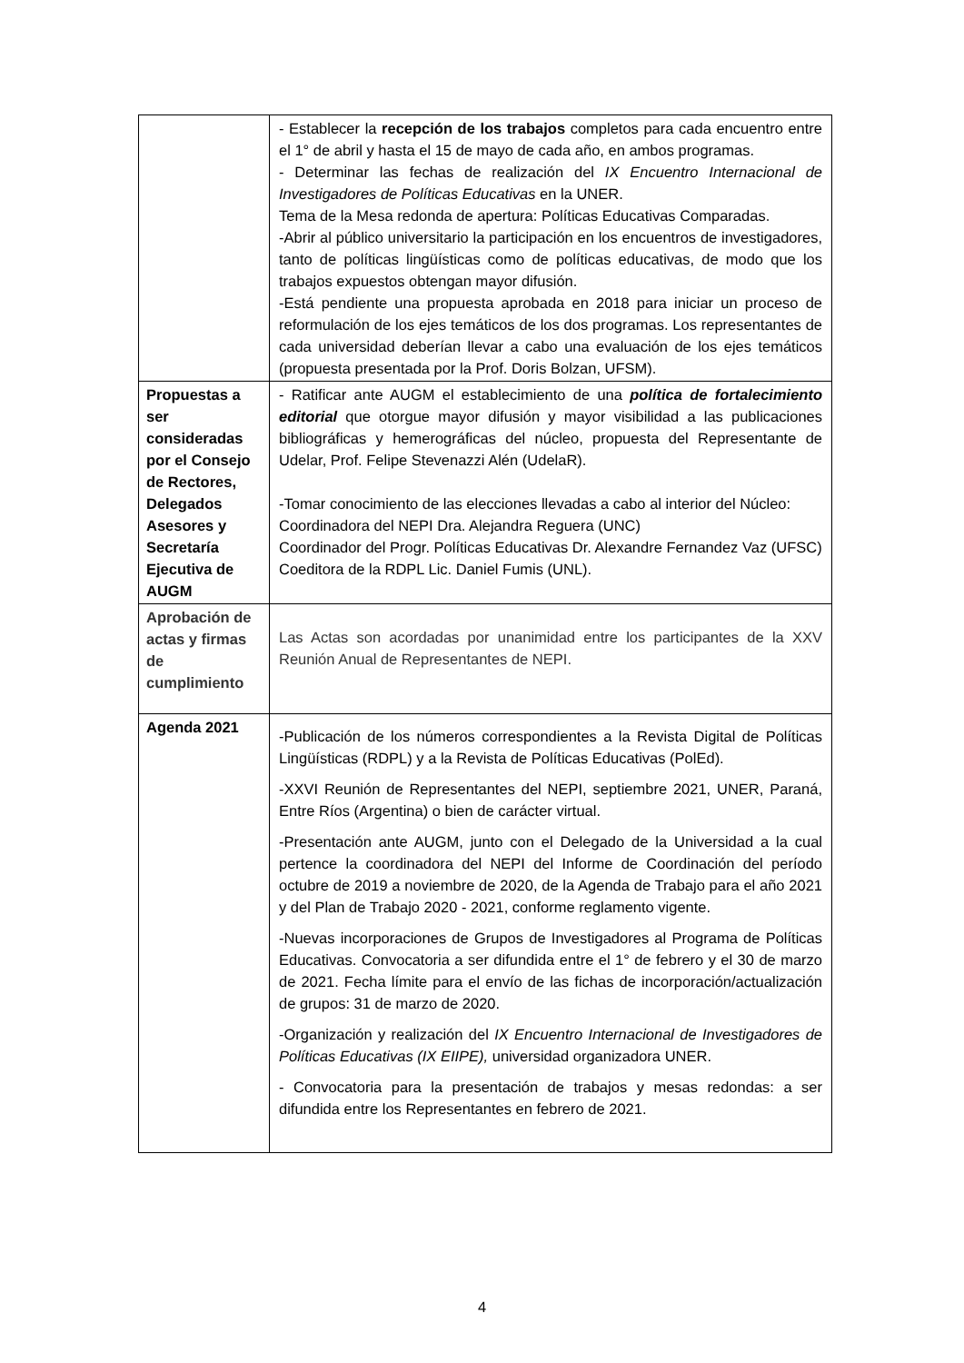| | - Establecer la recepción de los trabajos completos para cada encuentro entre el 1° de abril y hasta el 15 de mayo de cada año, en ambos programas. - Determinar las fechas de realización del IX Encuentro Internacional de Investigadores de Políticas Educativas en la UNER. Tema de la Mesa redonda de apertura: Políticas Educativas Comparadas. -Abrir al público universitario la participación en los encuentros de investigadores, tanto de políticas lingüísticas como de políticas educativas, de modo que los trabajos expuestos obtengan mayor difusión. -Está pendiente una propuesta aprobada en 2018 para iniciar un proceso de reformulación de los ejes temáticos de los dos programas. Los representantes de cada universidad deberían llevar a cabo una evaluación de los ejes temáticos (propuesta presentada por la Prof. Doris Bolzan, UFSM). |
| Propuestas a ser consideradas por el Consejo de Rectores, Delegados Asesores y Secretaría Ejecutiva de AUGM | - Ratificar ante AUGM el establecimiento de una política de fortalecimiento editorial que otorgue mayor difusión y mayor visibilidad a las publicaciones bibliográficas y hemerográficas del núcleo, propuesta del Representante de Udelar, Prof. Felipe Stevenazzi Alén (UdelaR). -Tomar conocimiento de las elecciones llevadas a cabo al interior del Núcleo: Coordinadora del NEPI Dra. Alejandra Reguera (UNC) Coordinador del Progr. Políticas Educativas Dr. Alexandre Fernandez Vaz (UFSC) Coeditora de la RDPL Lic. Daniel Fumis (UNL). |
| Aprobación de actas y firmas de cumplimiento | Las Actas son acordadas por unanimidad entre los participantes de la XXV Reunión Anual de Representantes de NEPI. |
| Agenda 2021 | -Publicación de los números correspondientes a la Revista Digital de Políticas Lingüísticas (RDPL) y a la Revista de Políticas Educativas (PolEd). -XXVI Reunión de Representantes del NEPI, septiembre 2021, UNER, Paraná, Entre Ríos (Argentina) o bien de carácter virtual. -Presentación ante AUGM, junto con el Delegado de la Universidad a la cual pertence la coordinadora del NEPI del Informe de Coordinación del período octubre de 2019 a noviembre de 2020, de la Agenda de Trabajo para el año 2021 y del Plan de Trabajo 2020 - 2021, conforme reglamento vigente. -Nuevas incorporaciones de Grupos de Investigadores al Programa de Políticas Educativas. Convocatoria a ser difundida entre el 1° de febrero y el 30 de marzo de 2021. Fecha límite para el envío de las fichas de incorporación/actualización de grupos: 31 de marzo de 2020. -Organización y realización del IX Encuentro Internacional de Investigadores de Políticas Educativas (IX EIIPE), universidad organizadora UNER. - Convocatoria para la presentación de trabajos y mesas redondas: a ser difundida entre los Representantes en febrero de 2021. |
4